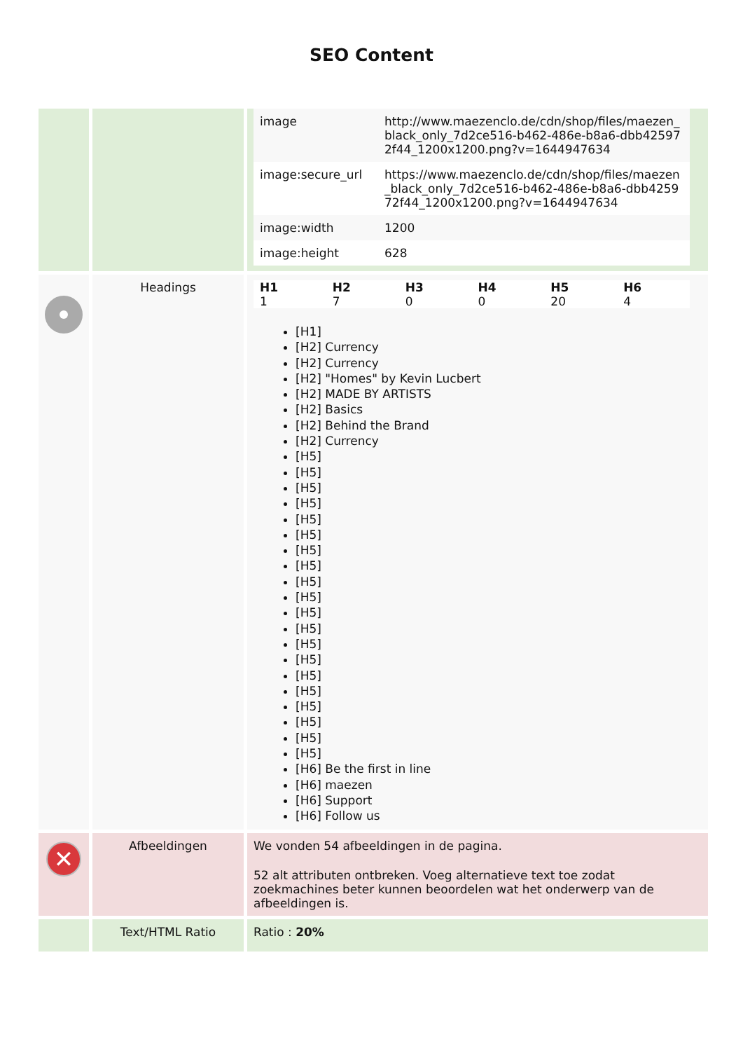SEO Content
| | | / image / http://www.maezenclo.de/cdn/shop/files/maezen_black_only_7d2ce516-b462-486e-b8a6-dbb425972f44_1200x1200.png?v=1644947634 / / image:secure_url / https://www.maezenclo.de/cdn/shop/files/maezen_black_only_7d2ce516-b462-486e-b8a6-dbb425972f44_1200x1200.png?v=1644947634 / / image:width / 1200 / / image:height / 628 / |
| | Headings | / H1 / H2 / H3 / H4 / H5 / H6 / / --- / --- / --- / --- / --- / --- / / 1 / 7 / 0 / 0 / 20 / 4 / [H1] [H2] Currency [H2] Currency [H2] "Homes" by Kevin Lucbert [H2] MADE BY ARTISTS [H2] Basics [H2] Behind the Brand [H2] Currency [H5] [H5] [H5] [H5] [H5] [H5] [H5] [H5] [H5] [H5] [H5] [H5] [H5] [H5] [H5] [H5] [H5] [H5] [H5] [H5] [H6] Be the first in line [H6] maezen [H6] Support [H6] Follow us |
| ✕ | Afbeeldingen | We vonden 54 afbeeldingen in de pagina. 52 alt attributen ontbreken. Voeg alternatieve text toe zodat zoekmachines beter kunnen beoordelen wat het onderwerp van de afbeeldingen is. |
| | Text/HTML Ratio | Ratio : 20% |